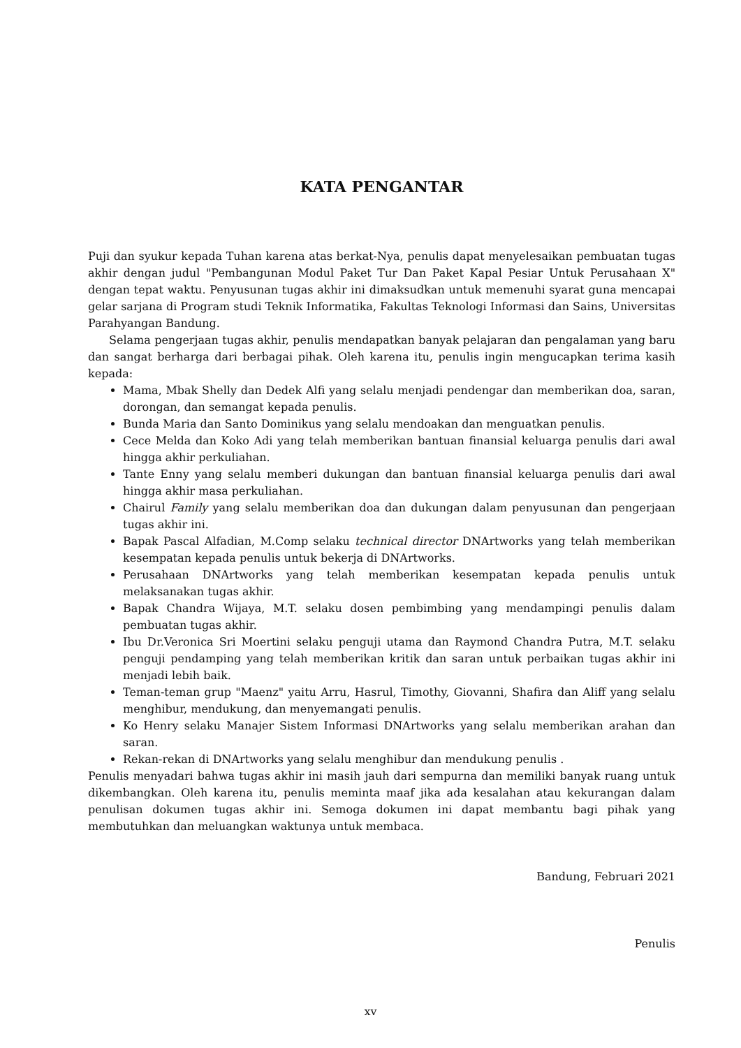KATA PENGANTAR
Puji dan syukur kepada Tuhan karena atas berkat-Nya, penulis dapat menyelesaikan pembuatan tugas akhir dengan judul "Pembangunan Modul Paket Tur Dan Paket Kapal Pesiar Untuk Perusahaan X" dengan tepat waktu. Penyusunan tugas akhir ini dimaksudkan untuk memenuhi syarat guna mencapai gelar sarjana di Program studi Teknik Informatika, Fakultas Teknologi Informasi dan Sains, Universitas Parahyangan Bandung.
Selama pengerjaan tugas akhir, penulis mendapatkan banyak pelajaran dan pengalaman yang baru dan sangat berharga dari berbagai pihak. Oleh karena itu, penulis ingin mengucapkan terima kasih kepada:
Mama, Mbak Shelly dan Dedek Alfi yang selalu menjadi pendengar dan memberikan doa, saran, dorongan, dan semangat kepada penulis.
Bunda Maria dan Santo Dominikus yang selalu mendoakan dan menguatkan penulis.
Cece Melda dan Koko Adi yang telah memberikan bantuan finansial keluarga penulis dari awal hingga akhir perkuliahan.
Tante Enny yang selalu memberi dukungan dan bantuan finansial keluarga penulis dari awal hingga akhir masa perkuliahan.
Chairul Family yang selalu memberikan doa dan dukungan dalam penyusunan dan pengerjaan tugas akhir ini.
Bapak Pascal Alfadian, M.Comp selaku technical director DNArtworks yang telah memberikan kesempatan kepada penulis untuk bekerja di DNArtworks.
Perusahaan DNArtworks yang telah memberikan kesempatan kepada penulis untuk melaksanakan tugas akhir.
Bapak Chandra Wijaya, M.T. selaku dosen pembimbing yang mendampingi penulis dalam pembuatan tugas akhir.
Ibu Dr.Veronica Sri Moertini selaku penguji utama dan Raymond Chandra Putra, M.T. selaku penguji pendamping yang telah memberikan kritik dan saran untuk perbaikan tugas akhir ini menjadi lebih baik.
Teman-teman grup "Maenz" yaitu Arru, Hasrul, Timothy, Giovanni, Shafira dan Aliff yang selalu menghibur, mendukung, dan menyemangati penulis.
Ko Henry selaku Manajer Sistem Informasi DNArtworks yang selalu memberikan arahan dan saran.
Rekan-rekan di DNArtworks yang selalu menghibur dan mendukung penulis .
Penulis menyadari bahwa tugas akhir ini masih jauh dari sempurna dan memiliki banyak ruang untuk dikembangkan. Oleh karena itu, penulis meminta maaf jika ada kesalahan atau kekurangan dalam penulisan dokumen tugas akhir ini. Semoga dokumen ini dapat membantu bagi pihak yang membutuhkan dan meluangkan waktunya untuk membaca.
Bandung, Februari 2021
Penulis
xv